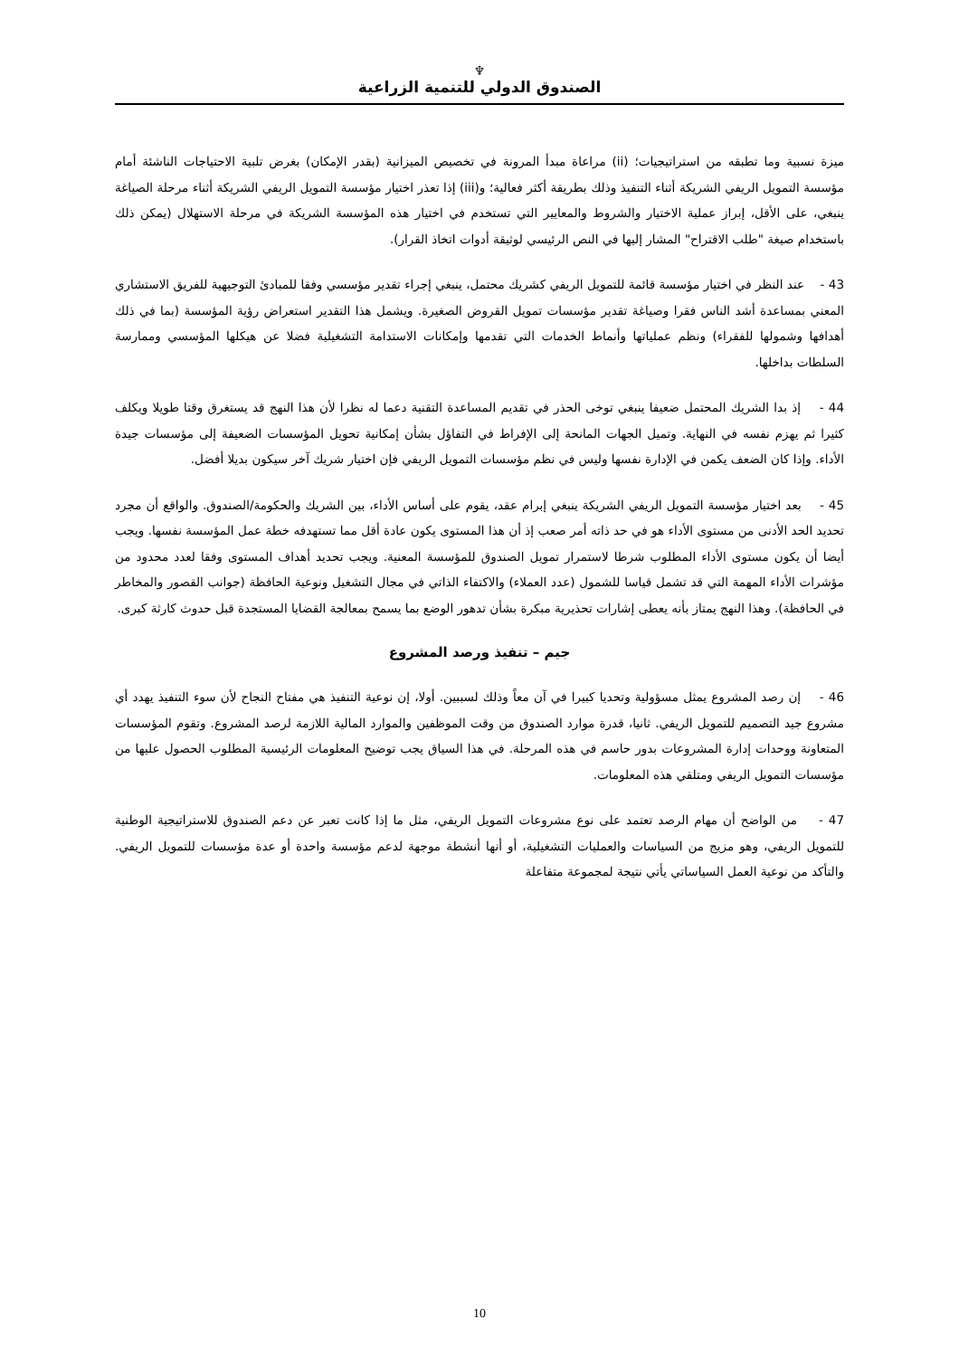♆
الصندوق الدولي للتنمية الزراعية
ميزة نسبية وما تطبقه من استراتيجيات؛ (ii) مراعاة مبدأ المرونة في تخصيص الميزانية (بقدر الإمكان) بغرض تلبية الاحتياجات الناشئة أمام مؤسسة التمويل الريفي الشريكة أثناء التنفيذ وذلك بطريقة أكثر فعالية؛ و(iii) إذا تعذر اختيار مؤسسة التمويل الريفي الشريكة أثناء مرحلة الصياغة ينبغي، على الأقل، إبراز عملية الاختيار والشروط والمعايير التي تستخدم في اختيار هذه المؤسسة الشريكة في مرحلة الاستهلال (يمكن ذلك باستخدام صيغة "طلب الاقتراح" المشار إليها في النص الرئيسي لوثيقة أدوات اتخاذ القرار).
43 - عند النظر في اختيار مؤسسة قائمة للتمويل الريفي كشريك محتمل، ينبغي إجراء تقدير مؤسسي وفقا للمبادئ التوجيهية للفريق الاستشاري المعني بمساعدة أشد الناس فقرا وصياغة تقدير مؤسسات تمويل القروض الصغيرة. ويشمل هذا التقدير استعراض رؤية المؤسسة (بما في ذلك أهدافها وشمولها للفقراء) ونظم عملياتها وأنماط الخدمات التي تقدمها وإمكانات الاستدامة التشغيلية فضلا عن هيكلها المؤسسي وممارسة السلطات بداخلها.
44 - إذ بدا الشريك المحتمل ضعيفا ينبغي توخى الحذر في تقديم المساعدة التقنية دعما له نظرا لأن هذا النهج قد يستغرق وقتا طويلا ويكلف كثيرا ثم يهزم نفسه في النهاية. وتميل الجهات المانحة إلى الإفراط في التفاؤل بشأن إمكانية تحويل المؤسسات الضعيفة إلى مؤسسات جيدة الأداء. وإذا كان الضعف يكمن في الإدارة نفسها وليس في نظم مؤسسات التمويل الريفي فإن اختيار شريك آخر سيكون بديلا أفضل.
45 - بعد اختيار مؤسسة التمويل الريفي الشريكة ينبغي إبرام عقد، يقوم على أساس الأداء، بين الشريك والحكومة/الصندوق. والواقع أن مجرد تحديد الحد الأدنى من مستوى الأداء هو في حد ذاته أمر صعب إذ أن هذا المستوى يكون عادة أقل مما تستهدفه خطة عمل المؤسسة نفسها. ويجب أيضا أن يكون مستوى الأداء المطلوب شرطا لاستمرار تمويل الصندوق للمؤسسة المعنية. ويجب تحديد أهداف المستوى وفقا لعدد محدود من مؤشرات الأداء المهمة التي قد تشمل قياسا للشمول (عدد العملاء) والاكتفاء الذاتي في مجال التشغيل ونوعية الحافظة (جوانب القصور والمخاطر في الحافظة). وهذا النهج يمتاز بأنه يعطى إشارات تحذيرية مبكرة بشأن تدهور الوضع بما يسمح بمعالجة القضايا المستجدة قبل حدوث كارثة كبرى.
جيم – تنفيذ ورصد المشروع
46 - إن رصد المشروع يمثل مسؤولية وتحديا كبيرا في آن معاً وذلك لسببين. أولا، إن نوعية التنفيذ هي مفتاح النجاح لأن سوء التنفيذ يهدد أي مشروع جيد التصميم للتمويل الريفي. ثانيا، قدرة موارد الصندوق من وقت الموظفين والموارد المالية اللازمة لرصد المشروع. وتقوم المؤسسات المتعاونة ووحدات إدارة المشروعات بدور حاسم في هذه المرحلة. في هذا السياق يجب توضيح المعلومات الرئيسية المطلوب الحصول عليها من مؤسسات التمويل الريفي ومتلقي هذه المعلومات.
47 - من الواضح أن مهام الرصد تعتمد على نوع مشروعات التمويل الريفي، مثل ما إذا كانت تعبر عن دعم الصندوق للاستراتيجية الوطنية للتمويل الريفي، وهو مزيج من السياسات والعمليات التشغيلية، أو أنها أنشطة موجهة لدعم مؤسسة واحدة أو عدة مؤسسات للتمويل الريفي. والتأكد من نوعية العمل السياساتي يأتي نتيجة لمجموعة متفاعلة
10